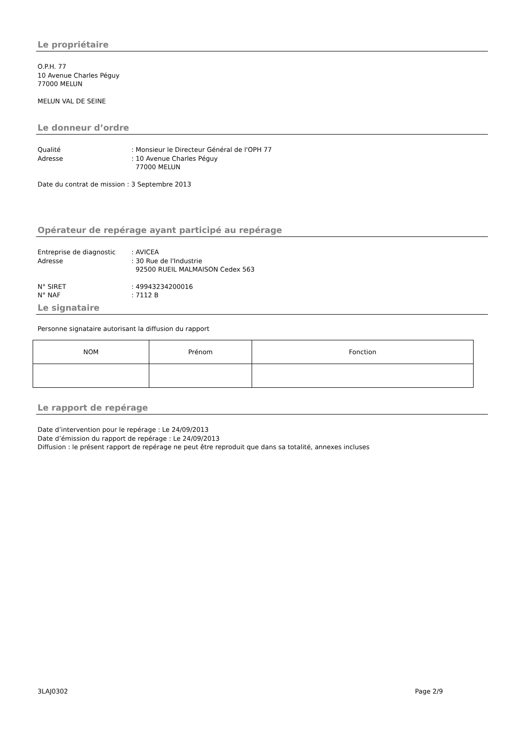Le propriétaire
O.P.H. 77
10 Avenue Charles Péguy
77000 MELUN
MELUN VAL DE SEINE
Le donneur d’ordre
Qualité: Monsieur le Directeur Général de l'OPH 77
Adresse: 10 Avenue Charles Péguy
77000 MELUN
Date du contrat de mission : 3 Septembre 2013
Opérateur de repérage ayant participé au repérage
Entreprise de diagnostic: AVICEA
Adresse: 30 Rue de l'Industrie
92500 RUEIL MALMAISON Cedex 563
N° SIRET: 49943234200016
N° NAF: 7112 B
Le signataire
Personne signataire autorisant la diffusion du rapport
| NOM | Prénom | Fonction |
Le rapport de repérage
Date d’intervention pour le repérage : Le 24/09/2013
Date d’émission du rapport de repérage : Le 24/09/2013
Diffusion : le présent rapport de repérage ne peut être reproduit que dans sa totalité, annexes incluses
3LAJ0302 Page 2/9